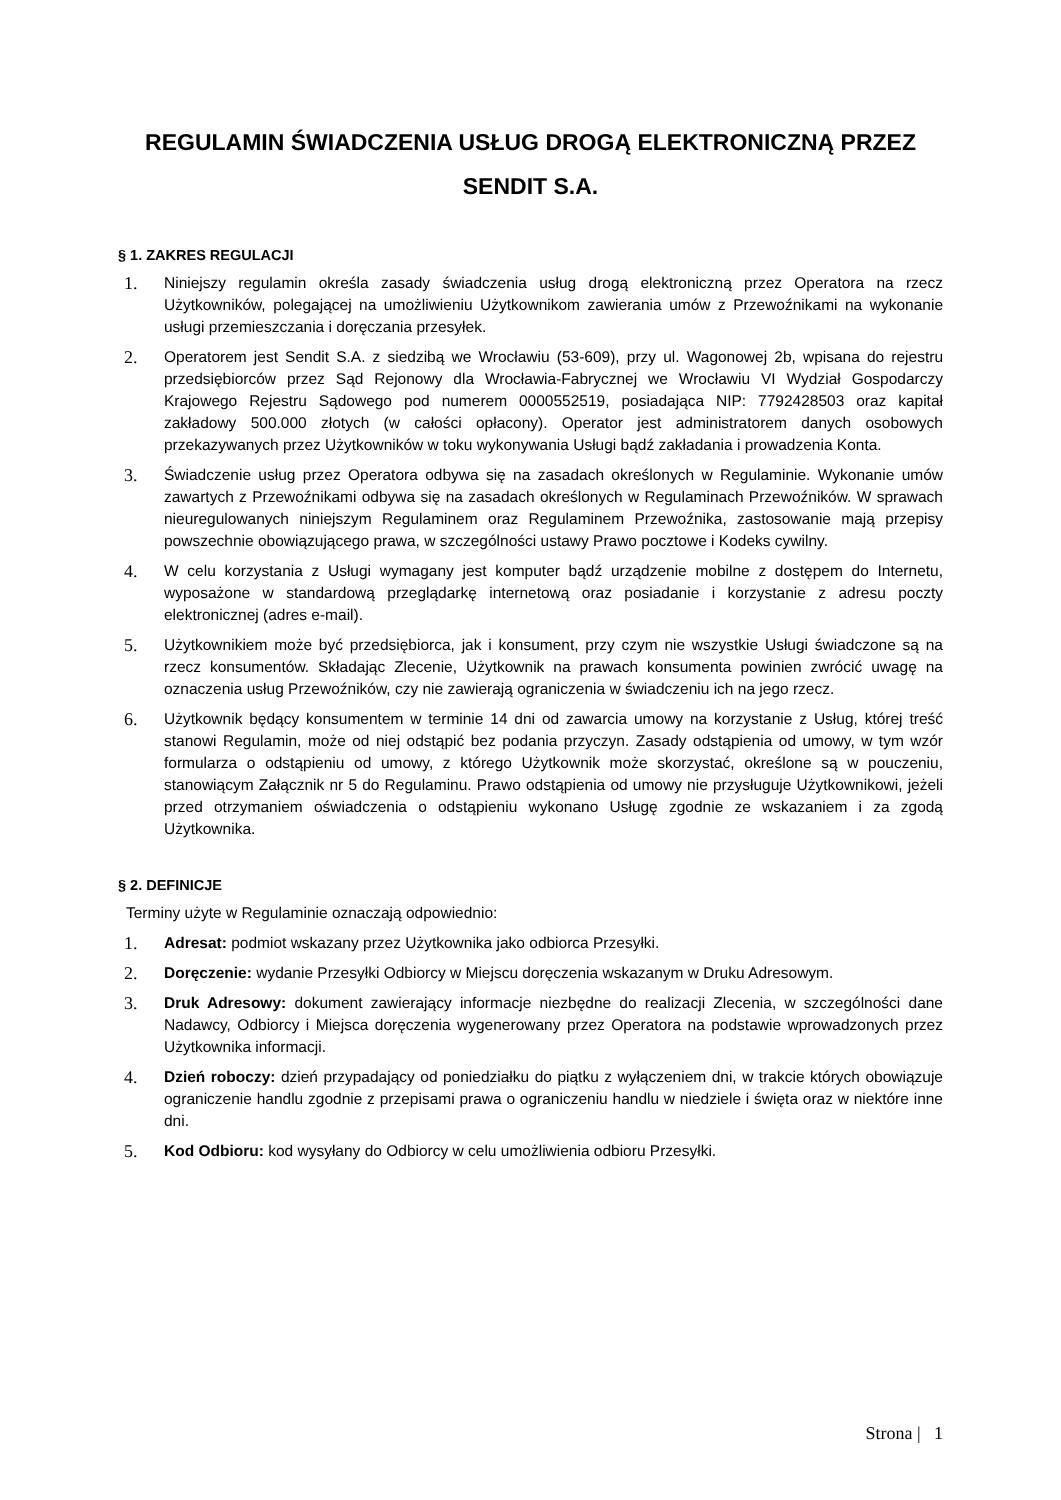REGULAMIN ŚWIADCZENIA USŁUG DROGĄ ELEKTRONICZNĄ PRZEZ
SENDIT S.A.
§ 1. ZAKRES REGULACJI
1. Niniejszy regulamin określa zasady świadczenia usług drogą elektroniczną przez Operatora na rzecz Użytkowników, polegającej na umożliwieniu Użytkownikom zawierania umów z Przewoźnikami na wykonanie usługi przemieszczania i doręczania przesyłek.
2. Operatorem jest Sendit S.A. z siedzibą we Wrocławiu (53-609), przy ul. Wagonowej 2b, wpisana do rejestru przedsiębiorców przez Sąd Rejonowy dla Wrocławia-Fabrycznej we Wrocławiu VI Wydział Gospodarczy Krajowego Rejestru Sądowego pod numerem 0000552519, posiadająca NIP: 7792428503 oraz kapitał zakładowy 500.000 złotych (w całości opłacony). Operator jest administratorem danych osobowych przekazywanych przez Użytkowników w toku wykonywania Usługi bądź zakładania i prowadzenia Konta.
3. Świadczenie usług przez Operatora odbywa się na zasadach określonych w Regulaminie. Wykonanie umów zawartych z Przewoźnikami odbywa się na zasadach określonych w Regulaminach Przewoźników. W sprawach nieuregulowanych niniejszym Regulaminem oraz Regulaminem Przewoźnika, zastosowanie mają przepisy powszechnie obowiązującego prawa, w szczególności ustawy Prawo pocztowe i Kodeks cywilny.
4. W celu korzystania z Usługi wymagany jest komputer bądź urządzenie mobilne z dostępem do Internetu, wyposażone w standardową przeglądarkę internetową oraz posiadanie i korzystanie z adresu poczty elektronicznej (adres e-mail).
5. Użytkownikiem może być przedsiębiorca, jak i konsument, przy czym nie wszystkie Usługi świadczone są na rzecz konsumentów. Składając Zlecenie, Użytkownik na prawach konsumenta powinien zwrócić uwagę na oznaczenia usług Przewoźników, czy nie zawierają ograniczenia w świadczeniu ich na jego rzecz.
6. Użytkownik będący konsumentem w terminie 14 dni od zawarcia umowy na korzystanie z Usług, której treść stanowi Regulamin, może od niej odstąpić bez podania przyczyn. Zasady odstąpienia od umowy, w tym wzór formularza o odstąpieniu od umowy, z którego Użytkownik może skorzystać, określone są w pouczeniu, stanowiącym Załącznik nr 5 do Regulaminu. Prawo odstąpienia od umowy nie przysługuje Użytkownikowi, jeżeli przed otrzymaniem oświadczenia o odstąpieniu wykonano Usługę zgodnie ze wskazaniem i za zgodą Użytkownika.
§ 2. DEFINICJE
Terminy użyte w Regulaminie oznaczają odpowiednio:
1. Adresat: podmiot wskazany przez Użytkownika jako odbiorca Przesyłki.
2. Doręczenie: wydanie Przesyłki Odbiorcy w Miejscu doręczenia wskazanym w Druku Adresowym.
3. Druk Adresowy: dokument zawierający informacje niezbędne do realizacji Zlecenia, w szczególności dane Nadawcy, Odbiorcy i Miejsca doręczenia wygenerowany przez Operatora na podstawie wprowadzonych przez Użytkownika informacji.
4. Dzień roboczy: dzień przypadający od poniedziałku do piątku z wyłączeniem dni, w trakcie których obowiązuje ograniczenie handlu zgodnie z przepisami prawa o ograniczeniu handlu w niedziele i święta oraz w niektóre inne dni.
5. Kod Odbioru: kod wysyłany do Odbiorcy w celu umożliwienia odbioru Przesyłki.
Strona | 1